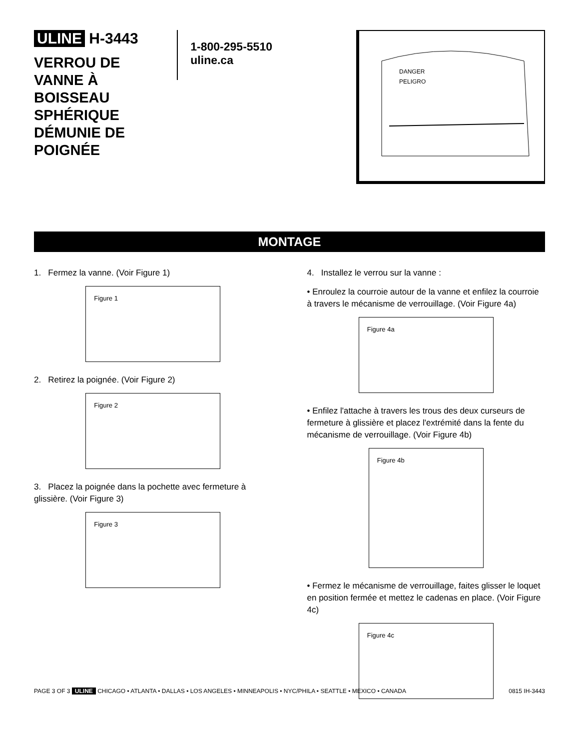ULINE H-3443
VERROU DE VANNE À BOISSEAU SPHÉRIQUE DÉMUNIE DE POIGNÉE
1-800-295-5510
uline.ca
DANGER
PELIGRO
MONTAGE
1. Fermez la vanne. (Voir Figure 1)
Figure 1
2. Retirez la poignée. (Voir Figure 2)
Figure 2
3. Placez la poignée dans la pochette avec fermeture à glissière. (Voir Figure 3)
Figure 3
4. Installez le verrou sur la vanne :
• Enroulez la courroie autour de la vanne et enfilez la courroie à travers le mécanisme de verrouillage. (Voir Figure 4a)
Figure 4a
• Enfilez l'attache à travers les trous des deux curseurs de fermeture à glissière et placez l'extrémité dans la fente du mécanisme de verrouillage. (Voir Figure 4b)
Figure 4b
• Fermez le mécanisme de verrouillage, faites glisser le loquet en position fermée et mettez le cadenas en place. (Voir Figure 4c)
Figure 4c
PAGE 3 OF 3 ULINE CHICAGO • ATLANTA • DALLAS • LOS ANGELES • MINNEAPOLIS • NYC/PHILA • SEATTLE • MEXICO • CANADA 0815 IH-3443